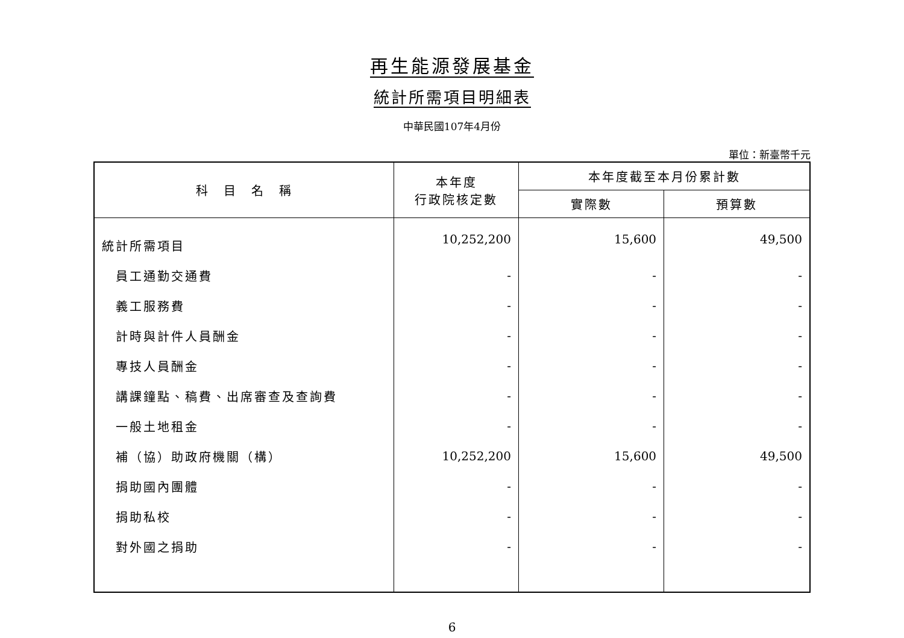再生能源發展基金
統計所需項目明細表
中華民國107年4月份
單位：新臺幣千元
| 科 目 名 稱 | 本年度 行政院核定數 | 本年度截至本月份累計數 | |
| --- | --- | --- | --- |
| | | 實際數 | 預算數 |
| 統計所需項目 | 10,252,200 | 15,600 | 49,500 |
| 員工通勤交通費 | - | - | - |
| 義工服務費 | - | - | - |
| 計時與計件人員酬金 | - | - | - |
| 專技人員酬金 | - | - | - |
| 講課鐘點、稿費、出席審查及查詢費 | - | - | - |
| 一般土地租金 | - | - | - |
| 補（協）助政府機關（構） | 10,252,200 | 15,600 | 49,500 |
| 捐助國內團體 | - | - | - |
| 捐助私校 | - | - | - |
| 對外國之捐助 | - | - | - |
6